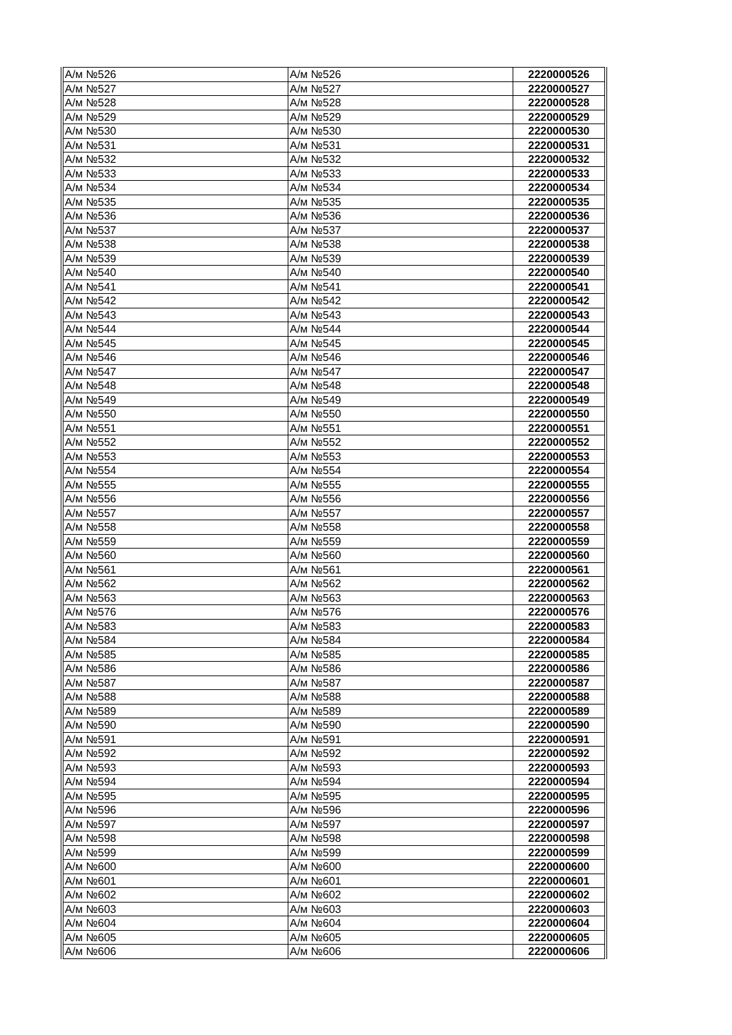| А/м №526 | А/м №526 | 2220000526 |
| А/м №527 | А/м №527 | 2220000527 |
| А/м №528 | А/м №528 | 2220000528 |
| А/м №529 | А/м №529 | 2220000529 |
| А/м №530 | А/м №530 | 2220000530 |
| А/м №531 | А/м №531 | 2220000531 |
| А/м №532 | А/м №532 | 2220000532 |
| А/м №533 | А/м №533 | 2220000533 |
| А/м №534 | А/м №534 | 2220000534 |
| А/м №535 | А/м №535 | 2220000535 |
| А/м №536 | А/м №536 | 2220000536 |
| А/м №537 | А/м №537 | 2220000537 |
| А/м №538 | А/м №538 | 2220000538 |
| А/м №539 | А/м №539 | 2220000539 |
| А/м №540 | А/м №540 | 2220000540 |
| А/м №541 | А/м №541 | 2220000541 |
| А/м №542 | А/м №542 | 2220000542 |
| А/м №543 | А/м №543 | 2220000543 |
| А/м №544 | А/м №544 | 2220000544 |
| А/м №545 | А/м №545 | 2220000545 |
| А/м №546 | А/м №546 | 2220000546 |
| А/м №547 | А/м №547 | 2220000547 |
| А/м №548 | А/м №548 | 2220000548 |
| А/м №549 | А/м №549 | 2220000549 |
| А/м №550 | А/м №550 | 2220000550 |
| А/м №551 | А/м №551 | 2220000551 |
| А/м №552 | А/м №552 | 2220000552 |
| А/м №553 | А/м №553 | 2220000553 |
| А/м №554 | А/м №554 | 2220000554 |
| А/м №555 | А/м №555 | 2220000555 |
| А/м №556 | А/м №556 | 2220000556 |
| А/м №557 | А/м №557 | 2220000557 |
| А/м №558 | А/м №558 | 2220000558 |
| А/м №559 | А/м №559 | 2220000559 |
| А/м №560 | А/м №560 | 2220000560 |
| А/м №561 | А/м №561 | 2220000561 |
| А/м №562 | А/м №562 | 2220000562 |
| А/м №563 | А/м №563 | 2220000563 |
| А/м №576 | А/м №576 | 2220000576 |
| А/м №583 | А/м №583 | 2220000583 |
| А/м №584 | А/м №584 | 2220000584 |
| А/м №585 | А/м №585 | 2220000585 |
| А/м №586 | А/м №586 | 2220000586 |
| А/м №587 | А/м №587 | 2220000587 |
| А/м №588 | А/м №588 | 2220000588 |
| А/м №589 | А/м №589 | 2220000589 |
| А/м №590 | А/м №590 | 2220000590 |
| А/м №591 | А/м №591 | 2220000591 |
| А/м №592 | А/м №592 | 2220000592 |
| А/м №593 | А/м №593 | 2220000593 |
| А/м №594 | А/м №594 | 2220000594 |
| А/м №595 | А/м №595 | 2220000595 |
| А/м №596 | А/м №596 | 2220000596 |
| А/м №597 | А/м №597 | 2220000597 |
| А/м №598 | А/м №598 | 2220000598 |
| А/м №599 | А/м №599 | 2220000599 |
| А/м №600 | А/м №600 | 2220000600 |
| А/м №601 | А/м №601 | 2220000601 |
| А/м №602 | А/м №602 | 2220000602 |
| А/м №603 | А/м №603 | 2220000603 |
| А/м №604 | А/м №604 | 2220000604 |
| А/м №605 | А/м №605 | 2220000605 |
| А/м №606 | А/м №606 | 2220000606 |